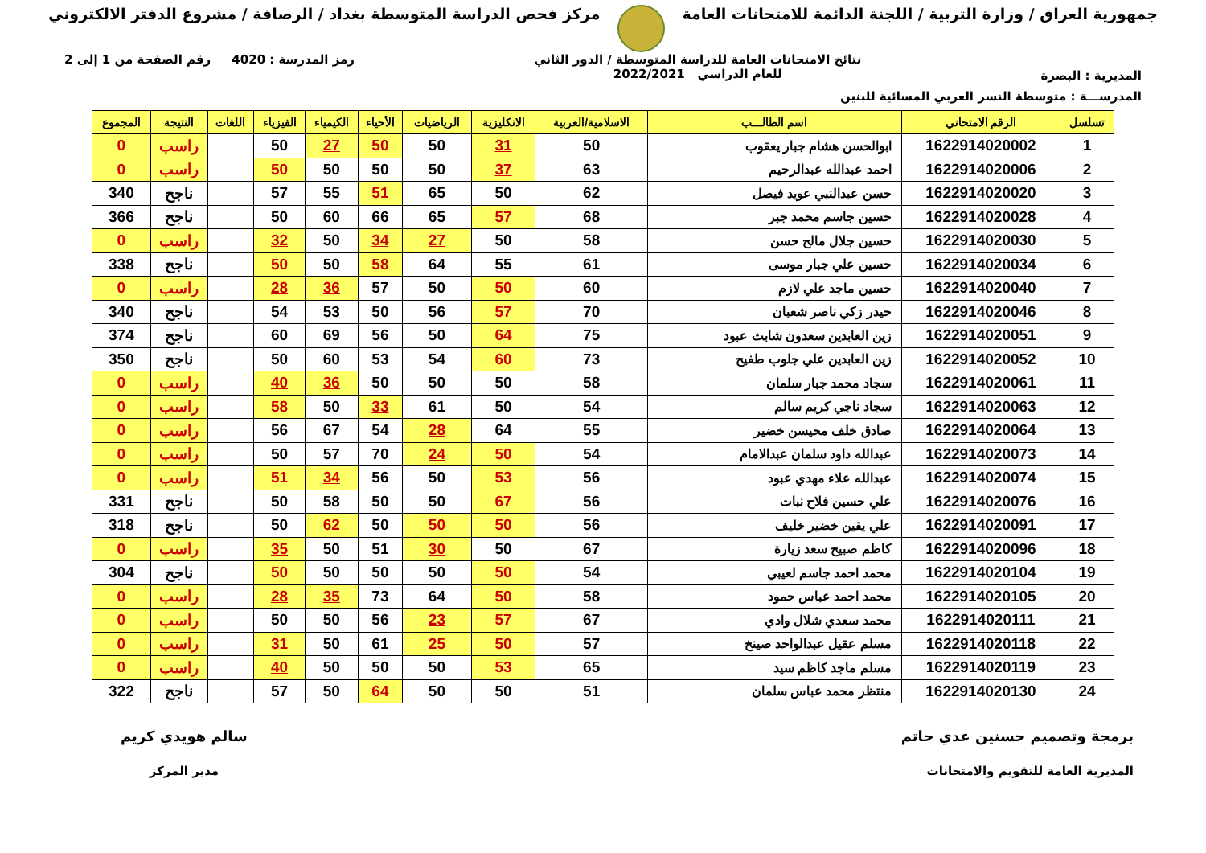جمهورية العراق / وزارة التربية / اللجنة الدائمة للامتحانات العامة
مركز فحص الدراسة المتوسطة بغداد / الرصافة / مشروع الدفتر الالكتروني
المديرية : البصرة
نتائج الامتحانات العامة للدراسة المتوسطة / الدور الثاني
للعام الدراسي 2022/2021
رمز المدرسة : 4020 رقم الصفحة من 1 إلى 2
المدرســـة : متوسطة النسر العربي المسائية للبنين
| تسلسل | الرقم الامتحاني | اسم الطالـــب | الاسلامية/العربية | الانكليزية | الرياضيات | الأحياء | الكيمياء | الفيزياء | اللغات | النتيجة | المجموع |
| --- | --- | --- | --- | --- | --- | --- | --- | --- | --- | --- | --- |
| 1 | 1622914020002 | ابوالحسن هشام جبار يعقوب | 50 | 31 | 50 | 50 | 27 | 50 | | راسب | 0 |
| 2 | 1622914020006 | احمد عبدالله عبدالرحيم | 63 | 37 | 50 | 50 | 50 | 50 | | راسب | 0 |
| 3 | 1622914020020 | حسن عبدالنبي عويد فيصل | 62 | 50 | 65 | 51 | 55 | 57 | | ناجح | 340 |
| 4 | 1622914020028 | حسين جاسم محمد جبر | 68 | 57 | 65 | 66 | 60 | 50 | | ناجح | 366 |
| 5 | 1622914020030 | حسين جلال مالح حسن | 58 | 50 | 27 | 34 | 50 | 32 | | راسب | 0 |
| 6 | 1622914020034 | حسين علي جبار موسى | 61 | 55 | 64 | 58 | 50 | 50 | | ناجح | 338 |
| 7 | 1622914020040 | حسين ماجد علي لازم | 60 | 50 | 50 | 57 | 36 | 28 | | راسب | 0 |
| 8 | 1622914020046 | حيدر زكي ناصر شعبان | 70 | 57 | 56 | 50 | 53 | 54 | | ناجح | 340 |
| 9 | 1622914020051 | زين العابدين سعدون شابث عبود | 75 | 64 | 50 | 56 | 69 | 60 | | ناجح | 374 |
| 10 | 1622914020052 | زين العابدين علي جلوب طفيح | 73 | 60 | 54 | 53 | 60 | 50 | | ناجح | 350 |
| 11 | 1622914020061 | سجاد محمد جبار سلمان | 58 | 50 | 50 | 50 | 36 | 40 | | راسب | 0 |
| 12 | 1622914020063 | سجاد ناجي كريم سالم | 54 | 50 | 61 | 33 | 50 | 58 | | راسب | 0 |
| 13 | 1622914020064 | صادق خلف محيسن خضير | 55 | 64 | 28 | 54 | 67 | 56 | | راسب | 0 |
| 14 | 1622914020073 | عبدالله داود سلمان عبدالامام | 54 | 50 | 24 | 70 | 57 | 50 | | راسب | 0 |
| 15 | 1622914020074 | عبدالله علاء مهدي عبود | 56 | 53 | 50 | 56 | 34 | 51 | | راسب | 0 |
| 16 | 1622914020076 | علي حسين فلاح نبات | 56 | 67 | 50 | 50 | 58 | 50 | | ناجح | 331 |
| 17 | 1622914020091 | علي يقين خضير خليف | 56 | 50 | 50 | 50 | 62 | 50 | | ناجح | 318 |
| 18 | 1622914020096 | كاظم صبيح سعد زيارة | 67 | 50 | 30 | 51 | 50 | 35 | | راسب | 0 |
| 19 | 1622914020104 | محمد احمد جاسم لعيبي | 54 | 50 | 50 | 50 | 50 | 50 | | ناجح | 304 |
| 20 | 1622914020105 | محمد احمد عباس حمود | 58 | 50 | 64 | 73 | 35 | 28 | | راسب | 0 |
| 21 | 1622914020111 | محمد سعدي شلال وادي | 67 | 57 | 23 | 56 | 50 | 50 | | راسب | 0 |
| 22 | 1622914020118 | مسلم عقيل عبدالواحد صينخ | 57 | 50 | 25 | 61 | 50 | 31 | | راسب | 0 |
| 23 | 1622914020119 | مسلم ماجد كاظم سيد | 65 | 53 | 50 | 50 | 50 | 40 | | راسب | 0 |
| 24 | 1622914020130 | منتظر محمد عباس سلمان | 51 | 50 | 50 | 64 | 50 | 57 | | ناجح | 322 |
برمجة وتصميم حسنين عدي حاتم
المديرية العامة للتقويم والامتحانات
سالم هويدي كريم
مدير المركز